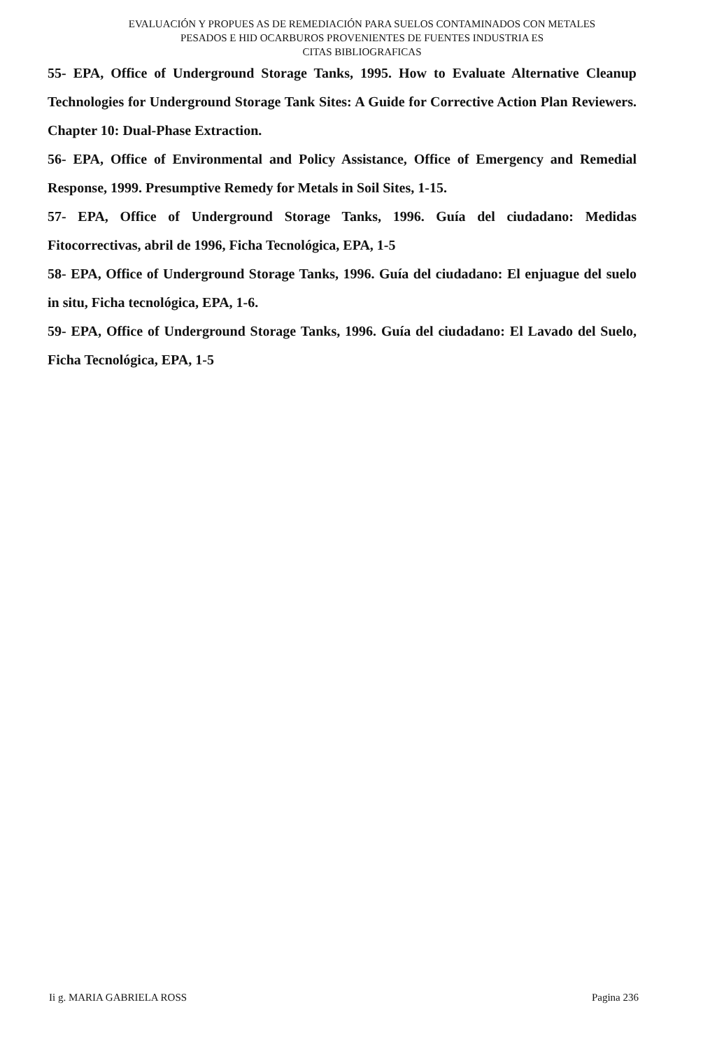EVALUACIÓN Y PROPUES AS DE REMEDIACIÓN PARA SUELOS CONTAMINADOS CON METALES
PESADOS E HID OCARBUROS PROVENIENTES DE FUENTES INDUSTRIA ES
CITAS BIBLIOGRAFICAS
55- EPA, Office of Underground Storage Tanks, 1995. How to Evaluate Alternative Cleanup Technologies for Underground Storage Tank Sites: A Guide for Corrective Action Plan Reviewers. Chapter 10: Dual-Phase Extraction.
56- EPA, Office of Environmental and Policy Assistance, Office of Emergency and Remedial Response, 1999. Presumptive Remedy for Metals in Soil Sites, 1-15.
57- EPA, Office of Underground Storage Tanks, 1996. Guía del ciudadano: Medidas Fitocorrectivas, abril de 1996, Ficha Tecnológica, EPA, 1-5
58- EPA, Office of Underground Storage Tanks, 1996. Guía del ciudadano: El enjuague del suelo in situ, Ficha tecnológica, EPA, 1-6.
59- EPA, Office of Underground Storage Tanks, 1996. Guía del ciudadano: El Lavado del Suelo, Ficha Tecnológica, EPA, 1-5
Ii g. MARIA GABRIELA ROSS Pagina 236